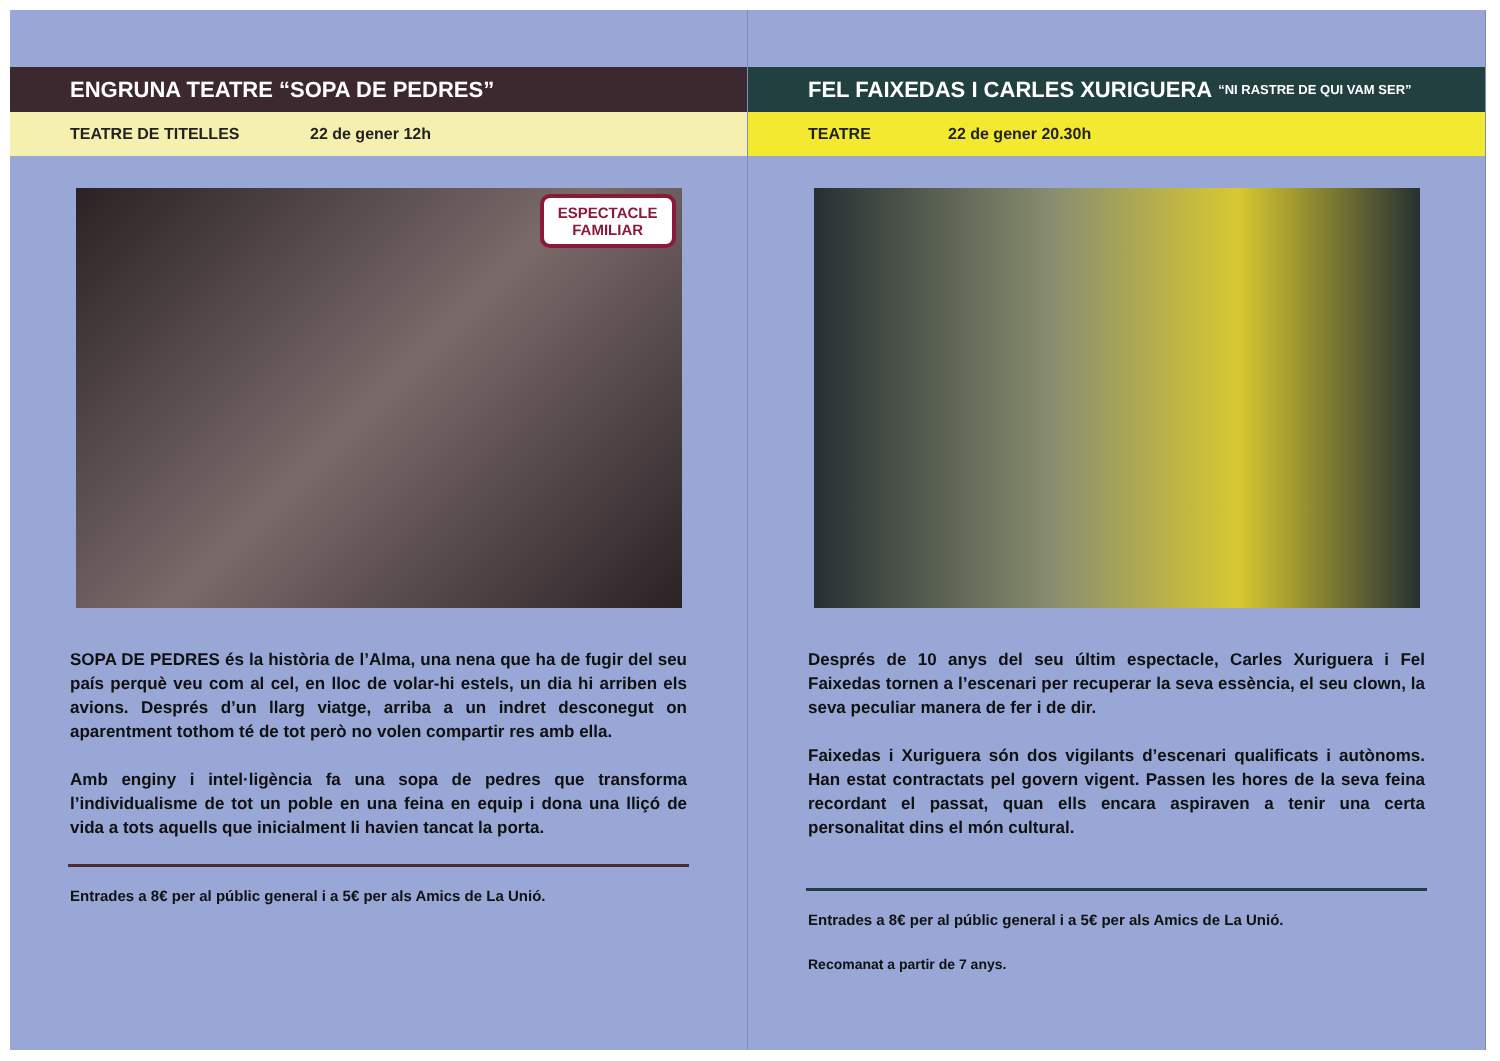ENGRUNA TEATRE “SOPA DE PEDRES”
TEATRE DE TITELLES 22 de gener 12h
ESPECTACLE
FAMILIAR
SOPA DE PEDRES és la història de l’Alma, una nena que ha de fugir del seu país perquè veu com al cel, en lloc de volar-hi estels, un dia hi arriben els avions. Després d’un llarg viatge, arriba a un indret desconegut on aparentment tothom té de tot però no volen compartir res amb ella.
Amb enginy i intel·ligència fa una sopa de pedres que transforma l’individualisme de tot un poble en una feina en equip i dona una lliçó de vida a tots aquells que inicialment li havien tancat la porta.
Entrades a 8€ per al públic general i a 5€ per als Amics de La Unió.
FEL FAIXEDAS I CARLES XURIGUERA “NI RASTRE DE QUI VAM SER”
TEATRE 22 de gener 20.30h
Després de 10 anys del seu últim espectacle, Carles Xuriguera i Fel Faixedas tornen a l’escenari per recuperar la seva essència, el seu clown, la seva peculiar manera de fer i de dir.
Faixedas i Xuriguera són dos vigilants d’escenari qualificats i autònoms. Han estat contractats pel govern vigent. Passen les hores de la seva feina recordant el passat, quan ells encara aspiraven a tenir una certa personalitat dins el món cultural.
Entrades a 8€ per al públic general i a 5€ per als Amics de La Unió.
Recomanat a partir de 7 anys.